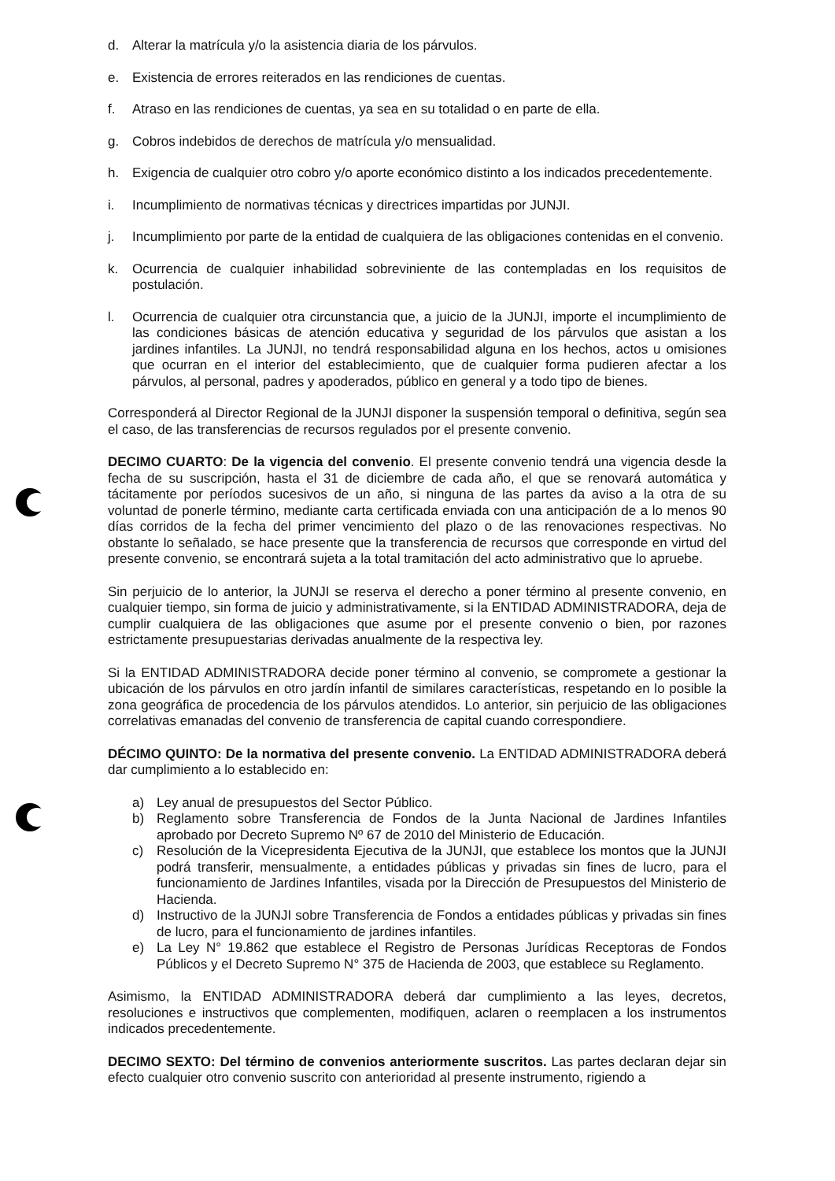d. Alterar la matrícula y/o la asistencia diaria de los párvulos.
e. Existencia de errores reiterados en las rendiciones de cuentas.
f. Atraso en las rendiciones de cuentas, ya sea en su totalidad o en parte de ella.
g. Cobros indebidos de derechos de matrícula y/o mensualidad.
h. Exigencia de cualquier otro cobro y/o aporte económico distinto a los indicados precedentemente.
i. Incumplimiento de normativas técnicas y directrices impartidas por JUNJI.
j. Incumplimiento por parte de la entidad de cualquiera de las obligaciones contenidas en el convenio.
k. Ocurrencia de cualquier inhabilidad sobreviniente de las contempladas en los requisitos de postulación.
l. Ocurrencia de cualquier otra circunstancia que, a juicio de la JUNJI, importe el incumplimiento de las condiciones básicas de atención educativa y seguridad de los párvulos que asistan a los jardines infantiles. La JUNJI, no tendrá responsabilidad alguna en los hechos, actos u omisiones que ocurran en el interior del establecimiento, que de cualquier forma pudieren afectar a los párvulos, al personal, padres y apoderados, público en general y a todo tipo de bienes.
Corresponderá al Director Regional de la JUNJI disponer la suspensión temporal o definitiva, según sea el caso, de las transferencias de recursos regulados por el presente convenio.
DECIMO CUARTO: De la vigencia del convenio. El presente convenio tendrá una vigencia desde la fecha de su suscripción, hasta el 31 de diciembre de cada año, el que se renovará automática y tácitamente por períodos sucesivos de un año, si ninguna de las partes da aviso a la otra de su voluntad de ponerle término, mediante carta certificada enviada con una anticipación de a lo menos 90 días corridos de la fecha del primer vencimiento del plazo o de las renovaciones respectivas. No obstante lo señalado, se hace presente que la transferencia de recursos que corresponde en virtud del presente convenio, se encontrará sujeta a la total tramitación del acto administrativo que lo apruebe.
Sin perjuicio de lo anterior, la JUNJI se reserva el derecho a poner término al presente convenio, en cualquier tiempo, sin forma de juicio y administrativamente, si la ENTIDAD ADMINISTRADORA, deja de cumplir cualquiera de las obligaciones que asume por el presente convenio o bien, por razones estrictamente presupuestarias derivadas anualmente de la respectiva ley.
Si la ENTIDAD ADMINISTRADORA decide poner término al convenio, se compromete a gestionar la ubicación de los párvulos en otro jardín infantil de similares características, respetando en lo posible la zona geográfica de procedencia de los párvulos atendidos. Lo anterior, sin perjuicio de las obligaciones correlativas emanadas del convenio de transferencia de capital cuando correspondiere.
DÉCIMO QUINTO: De la normativa del presente convenio. La ENTIDAD ADMINISTRADORA deberá dar cumplimiento a lo establecido en:
a) Ley anual de presupuestos del Sector Público.
b) Reglamento sobre Transferencia de Fondos de la Junta Nacional de Jardines Infantiles aprobado por Decreto Supremo Nº 67 de 2010 del Ministerio de Educación.
c) Resolución de la Vicepresidenta Ejecutiva de la JUNJI, que establece los montos que la JUNJI podrá transferir, mensualmente, a entidades públicas y privadas sin fines de lucro, para el funcionamiento de Jardines Infantiles, visada por la Dirección de Presupuestos del Ministerio de Hacienda.
d) Instructivo de la JUNJI sobre Transferencia de Fondos a entidades públicas y privadas sin fines de lucro, para el funcionamiento de jardines infantiles.
e) La Ley N° 19.862 que establece el Registro de Personas Jurídicas Receptoras de Fondos Públicos y el Decreto Supremo N° 375 de Hacienda de 2003, que establece su Reglamento.
Asimismo, la ENTIDAD ADMINISTRADORA deberá dar cumplimiento a las leyes, decretos, resoluciones e instructivos que complementen, modifiquen, aclaren o reemplacen a los instrumentos indicados precedentemente.
DECIMO SEXTO: Del término de convenios anteriormente suscritos. Las partes declaran dejar sin efecto cualquier otro convenio suscrito con anterioridad al presente instrumento, rigiendo a